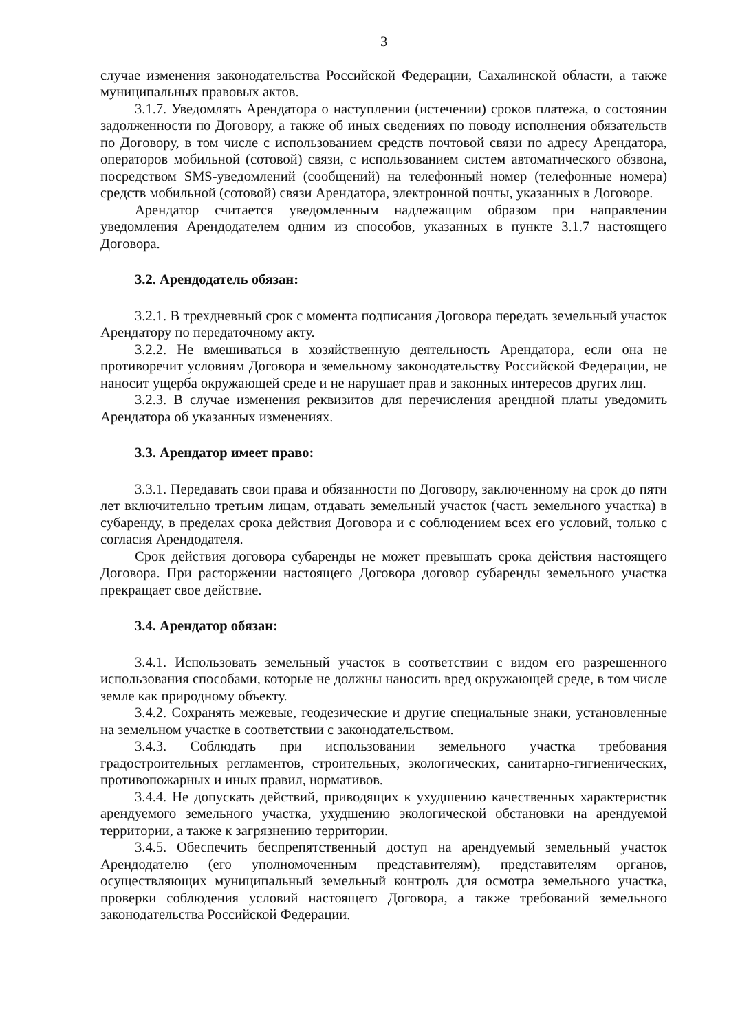3
случае изменения законодательства Российской Федерации, Сахалинской области, а также муниципальных правовых актов.
3.1.7. Уведомлять Арендатора о наступлении (истечении) сроков платежа, о состоянии задолженности по Договору, а также об иных сведениях по поводу исполнения обязательств по Договору, в том числе с использованием средств почтовой связи по адресу Арендатора, операторов мобильной (сотовой) связи, с использованием систем автоматического обзвона, посредством SMS-уведомлений (сообщений) на телефонный номер (телефонные номера) средств мобильной (сотовой) связи Арендатора, электронной почты, указанных в Договоре.
Арендатор считается уведомленным надлежащим образом при направлении уведомления Арендодателем одним из способов, указанных в пункте 3.1.7 настоящего Договора.
3.2. Арендодатель обязан:
3.2.1. В трехдневный срок с момента подписания Договора передать земельный участок Арендатору по передаточному акту.
3.2.2. Не вмешиваться в хозяйственную деятельность Арендатора, если она не противоречит условиям Договора и земельному законодательству Российской Федерации, не наносит ущерба окружающей среде и не нарушает прав и законных интересов других лиц.
3.2.3. В случае изменения реквизитов для перечисления арендной платы уведомить Арендатора об указанных изменениях.
3.3. Арендатор имеет право:
3.3.1. Передавать свои права и обязанности по Договору, заключенному на срок до пяти лет включительно третьим лицам, отдавать земельный участок (часть земельного участка) в субаренду, в пределах срока действия Договора и с соблюдением всех его условий, только с согласия Арендодателя.
Срок действия договора субаренды не может превышать срока действия настоящего Договора. При расторжении настоящего Договора договор субаренды земельного участка прекращает свое действие.
3.4. Арендатор обязан:
3.4.1. Использовать земельный участок в соответствии с видом его разрешенного использования способами, которые не должны наносить вред окружающей среде, в том числе земле как природному объекту.
3.4.2. Сохранять межевые, геодезические и другие специальные знаки, установленные на земельном участке в соответствии с законодательством.
3.4.3. Соблюдать при использовании земельного участка требования градостроительных регламентов, строительных, экологических, санитарно-гигиенических, противопожарных и иных правил, нормативов.
3.4.4. Не допускать действий, приводящих к ухудшению качественных характеристик арендуемого земельного участка, ухудшению экологической обстановки на арендуемой территории, а также к загрязнению территории.
3.4.5. Обеспечить беспрепятственный доступ на арендуемый земельный участок Арендодателю (его уполномоченным представителям), представителям органов, осуществляющих муниципальный земельный контроль для осмотра земельного участка, проверки соблюдения условий настоящего Договора, а также требований земельного законодательства Российской Федерации.